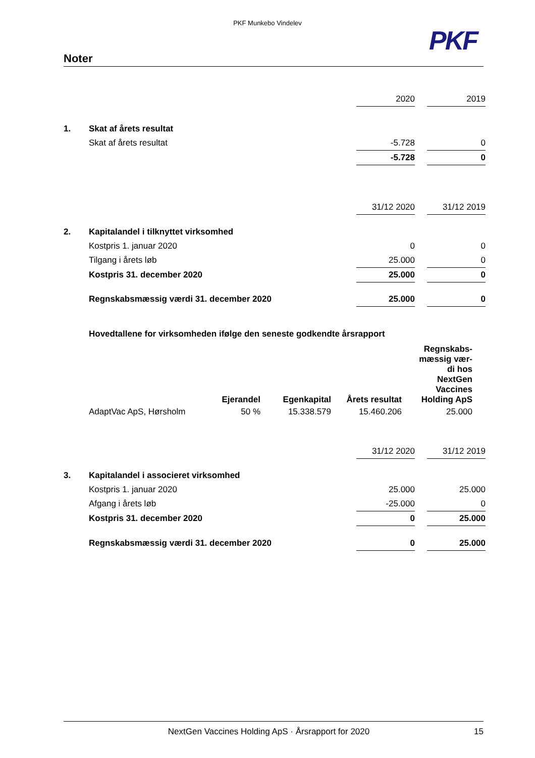PKF Munkebo Vindelev
PKF
Noter
| | | 2020 | | 2019 |
| 1. | Skat af årets resultat | | | |
| | Skat af årets resultat | -5.728 | | 0 |
| | | -5.728 | | 0 |
| | | 31/12 2020 | | 31/12 2019 |
| 2. | Kapitalandel i tilknyttet virksomhed | | | |
| | Kostpris 1. januar 2020 | 0 | | 0 |
| | Tilgang i årets løb | 25.000 | | 0 |
| | Kostpris 31. december 2020 | 25.000 | | 0 |
| | Regnskabsmæssig værdi 31. december 2020 | 25.000 | | 0 |
| | Hovedtallene for virksomheden ifølge den seneste godkendte årsrapport | | | |
| | Ejerandel | Egenkapital | Årets resultat | Regnskabs- mæssig vær- di hos NextGen Vaccines Holding ApS |
| AdaptVac ApS, Hørsholm | 50 % | 15.338.579 | 15.460.206 | 25.000 |
| | | 31/12 2020 | | 31/12 2019 |
| 3. | Kapitalandel i associeret virksomhed | | | |
| | Kostpris 1. januar 2020 | 25.000 | | 25.000 |
| | Afgang i årets løb | -25.000 | | 0 |
| | Kostpris 31. december 2020 | 0 | | 25.000 |
| | Regnskabsmæssig værdi 31. december 2020 | 0 | | 25.000 |
NextGen Vaccines Holding ApS · Årsrapport for 2020 15